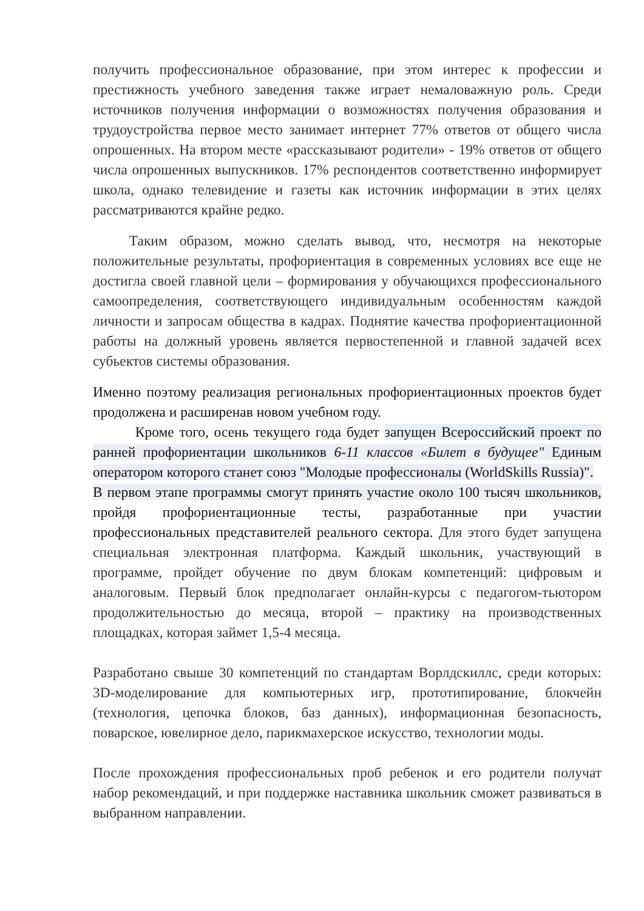получить профессиональное образование, при этом интерес к профессии и престижность учебного заведения также играет немаловажную роль. Среди источников получения информации о возможностях получения образования и трудоустройства первое место занимает интернет 77% ответов от общего числа опрошенных. На втором месте «рассказывают родители» - 19% ответов от общего числа опрошенных выпускников. 17% респондентов соответственно информирует школа, однако телевидение и газеты как источник информации в этих целях рассматриваются крайне редко.
Таким образом, можно сделать вывод, что, несмотря на некоторые положительные результаты, профориентация в современных условиях все еще не достигла своей главной цели – формирования у обучающихся профессионального самоопределения, соответствующего индивидуальным особенностям каждой личности и запросам общества в кадрах. Поднятие качества профориентационной работы на должный уровень является первостепенной и главной задачей всех субьектов системы образования.
Именно поэтому реализация региональных профориентационных проектов будет продолжена и расширенав новом учебном году.
Кроме того, осень текущего года будет запущен Всероссийский проект по ранней профориентации школьников 6-11 классов «Билет в будущее" Единым оператором которого станет союз "Молодые профессионалы (WorldSkills Russia)".
В первом этапе программы смогут принять участие около 100 тысяч школьников, пройдя профориентационные тесты, разработанные при участии профессиональных представителей реального сектора. Для этого будет запущена специальная электронная платформа. Каждый школьник, участвующий в программе, пройдет обучение по двум блокам компетенций: цифровым и аналоговым. Первый блок предполагает онлайн-курсы с педагогом-тьютором продолжительностью до месяца, второй – практику на производственных площадках, которая займет 1,5-4 месяца.
Разработано свыше 30 компетенций по стандартам Ворлдскиллс, среди которых: 3D-моделирование для компьютерных игр, прототипирование, блокчейн (технология, цепочка блоков, баз данных), информационная безопасность, поварское, ювелирное дело, парикмахерское искусство, технологии моды.
После прохождения профессиональных проб ребенок и его родители получат набор рекомендаций, и при поддержке наставника школьник сможет развиваться в выбранном направлении.